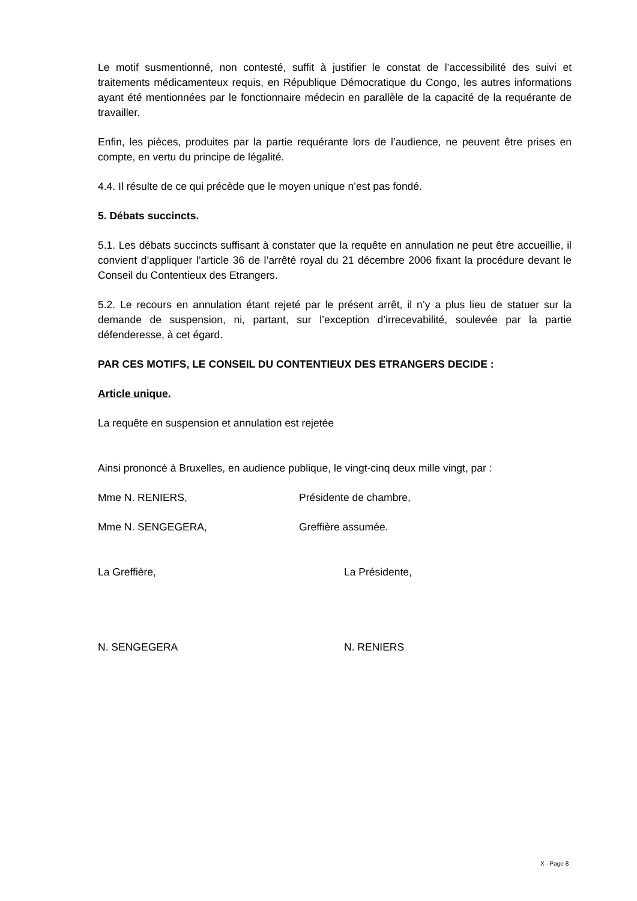Le motif susmentionné, non contesté, suffit à justifier le constat de l’accessibilité des suivi et traitements médicamenteux requis, en République Démocratique du Congo, les autres informations ayant été mentionnées par le fonctionnaire médecin en parallèle de la capacité de la requérante de travailler.
Enfin, les pièces, produites par la partie requérante lors de l’audience, ne peuvent être prises en compte, en vertu du principe de légalité.
4.4. Il résulte de ce qui précède que le moyen unique n’est pas fondé.
5. Débats succincts.
5.1. Les débats succincts suffisant à constater que la requête en annulation ne peut être accueillie, il convient d’appliquer l’article 36 de l’arrêté royal du 21 décembre 2006 fixant la procédure devant le Conseil du Contentieux des Etrangers.
5.2. Le recours en annulation étant rejeté par le présent arrêt, il n’y a plus lieu de statuer sur la demande de suspension, ni, partant, sur l’exception d’irrecevabilité, soulevée par la partie défenderesse, à cet égard.
PAR CES MOTIFS, LE CONSEIL DU CONTENTIEUX DES ETRANGERS DECIDE :
Article unique.
La requête en suspension et annulation est rejetée
Ainsi prononcé à Bruxelles, en audience publique, le vingt-cinq deux mille vingt, par :
Mme N. RENIERS, Présidente de chambre,
Mme N. SENGEGERA, Greffière assumée.
La Greffière, La Présidente,
N. SENGEGERA N. RENIERS
X - Page 8